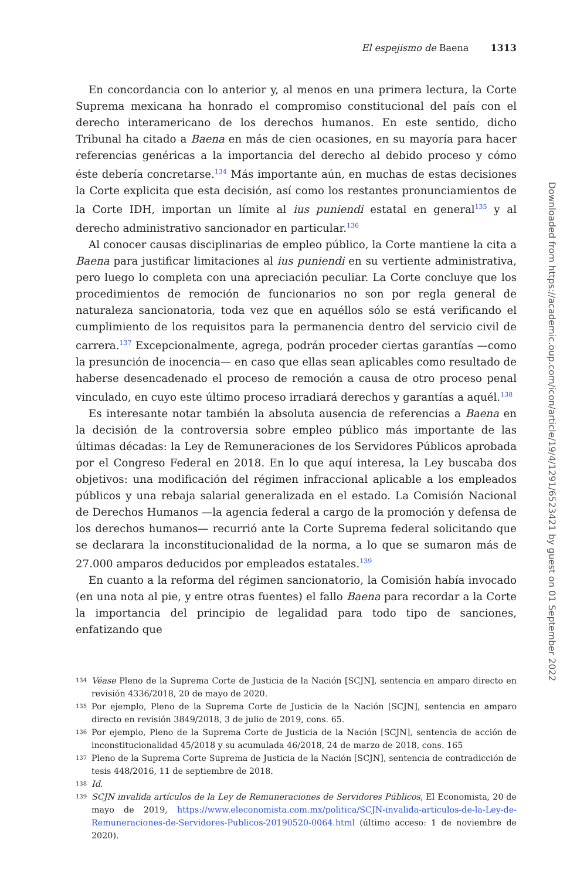El espejismo de Baena 1313
En concordancia con lo anterior y, al menos en una primera lectura, la Corte Suprema mexicana ha honrado el compromiso constitucional del país con el derecho interamericano de los derechos humanos. En este sentido, dicho Tribunal ha citado a Baena en más de cien ocasiones, en su mayoría para hacer referencias genéricas a la importancia del derecho al debido proceso y cómo éste debería concretarse.<sup>134</sup> Más importante aún, en muchas de estas decisiones la Corte explicita que esta decisión, así como los restantes pronunciamientos de la Corte IDH, importan un límite al ius puniendi estatal en general<sup>135</sup> y al derecho administrativo sancionador en particular.<sup>136</sup>
Al conocer causas disciplinarias de empleo público, la Corte mantiene la cita a Baena para justificar limitaciones al ius puniendi en su vertiente administrativa, pero luego lo completa con una apreciación peculiar. La Corte concluye que los procedimientos de remoción de funcionarios no son por regla general de naturaleza sancionatoria, toda vez que en aquéllos sólo se está verificando el cumplimiento de los requisitos para la permanencia dentro del servicio civil de carrera.<sup>137</sup> Excepcionalmente, agrega, podrán proceder ciertas garantías —como la presunción de inocencia— en caso que ellas sean aplicables como resultado de haberse desencadenado el proceso de remoción a causa de otro proceso penal vinculado, en cuyo este último proceso irradiará derechos y garantías a aquél.<sup>138</sup>
Es interesante notar también la absoluta ausencia de referencias a Baena en la decisión de la controversia sobre empleo público más importante de las últimas décadas: la Ley de Remuneraciones de los Servidores Públicos aprobada por el Congreso Federal en 2018. En lo que aquí interesa, la Ley buscaba dos objetivos: una modificación del régimen infraccional aplicable a los empleados públicos y una rebaja salarial generalizada en el estado. La Comisión Nacional de Derechos Humanos —la agencia federal a cargo de la promoción y defensa de los derechos humanos— recurrió ante la Corte Suprema federal solicitando que se declarara la inconstitucionalidad de la norma, a lo que se sumaron más de 27.000 amparos deducidos por empleados estatales.<sup>139</sup>
En cuanto a la reforma del régimen sancionatorio, la Comisión había invocado (en una nota al pie, y entre otras fuentes) el fallo Baena para recordar a la Corte la importancia del principio de legalidad para todo tipo de sanciones, enfatizando que
134 Véase Pleno de la Suprema Corte de Justicia de la Nación [SCJN], sentencia en amparo directo en revisión 4336/2018, 20 de mayo de 2020.
135 Por ejemplo, Pleno de la Suprema Corte de Justicia de la Nación [SCJN], sentencia en amparo directo en revisión 3849/2018, 3 de julio de 2019, cons. 65.
136 Por ejemplo, Pleno de la Suprema Corte de Justicia de la Nación [SCJN], sentencia de acción de inconstitucionalidad 45/2018 y su acumulada 46/2018, 24 de marzo de 2018, cons. 165
137 Pleno de la Suprema Corte Suprema de Justicia de la Nación [SCJN], sentencia de contradicción de tesis 448/2016, 11 de septiembre de 2018.
138 Id.
139 SCJN invalida artículos de la Ley de Remuneraciones de Servidores Públicos, El Economista, 20 de mayo de 2019, https://www.eleconomista.com.mx/politica/SCJN-invalida-articulos-de-la-Ley-de-Remuneraciones-de-Servidores-Publicos-20190520-0064.html (último acceso: 1 de noviembre de 2020).
Downloaded from https://academic.oup.com/icon/article/19/4/1291/6523421 by guest on 01 September 2022